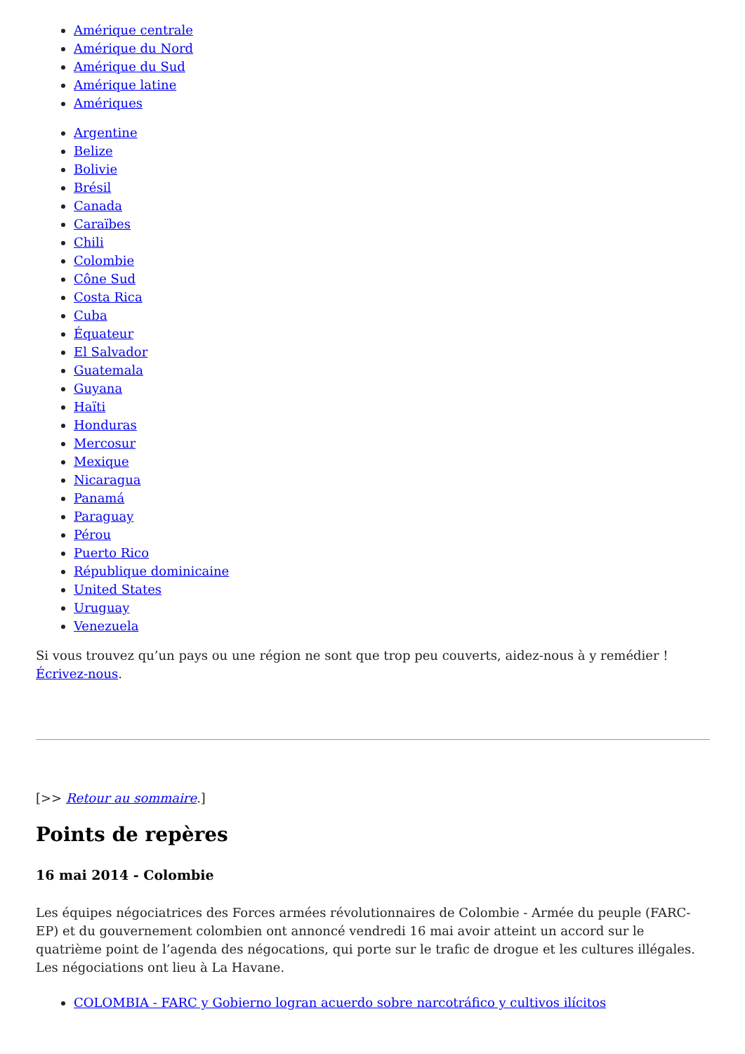Amérique centrale
Amérique du Nord
Amérique du Sud
Amérique latine
Amériques
Argentine
Belize
Bolivie
Brésil
Canada
Caraïbes
Chili
Colombie
Cône Sud
Costa Rica
Cuba
Équateur
El Salvador
Guatemala
Guyana
Haïti
Honduras
Mercosur
Mexique
Nicaragua
Panamá
Paraguay
Pérou
Puerto Rico
République dominicaine
United States
Uruguay
Venezuela
Si vous trouvez qu’un pays ou une région ne sont que trop peu couverts, aidez-nous à y remédier ! Écrivez-nous.
[>> Retour au sommaire.]
Points de repères
16 mai 2014 - Colombie
Les équipes négociatrices des Forces armées révolutionnaires de Colombie - Armée du peuple (FARC-EP) et du gouvernement colombien ont annoncé vendredi 16 mai avoir atteint un accord sur le quatrième point de l’agenda des négocations, qui porte sur le trafic de drogue et les cultures illégales. Les négociations ont lieu à La Havane.
COLOMBIA - FARC y Gobierno logran acuerdo sobre narcotráfico y cultivos ilícitos